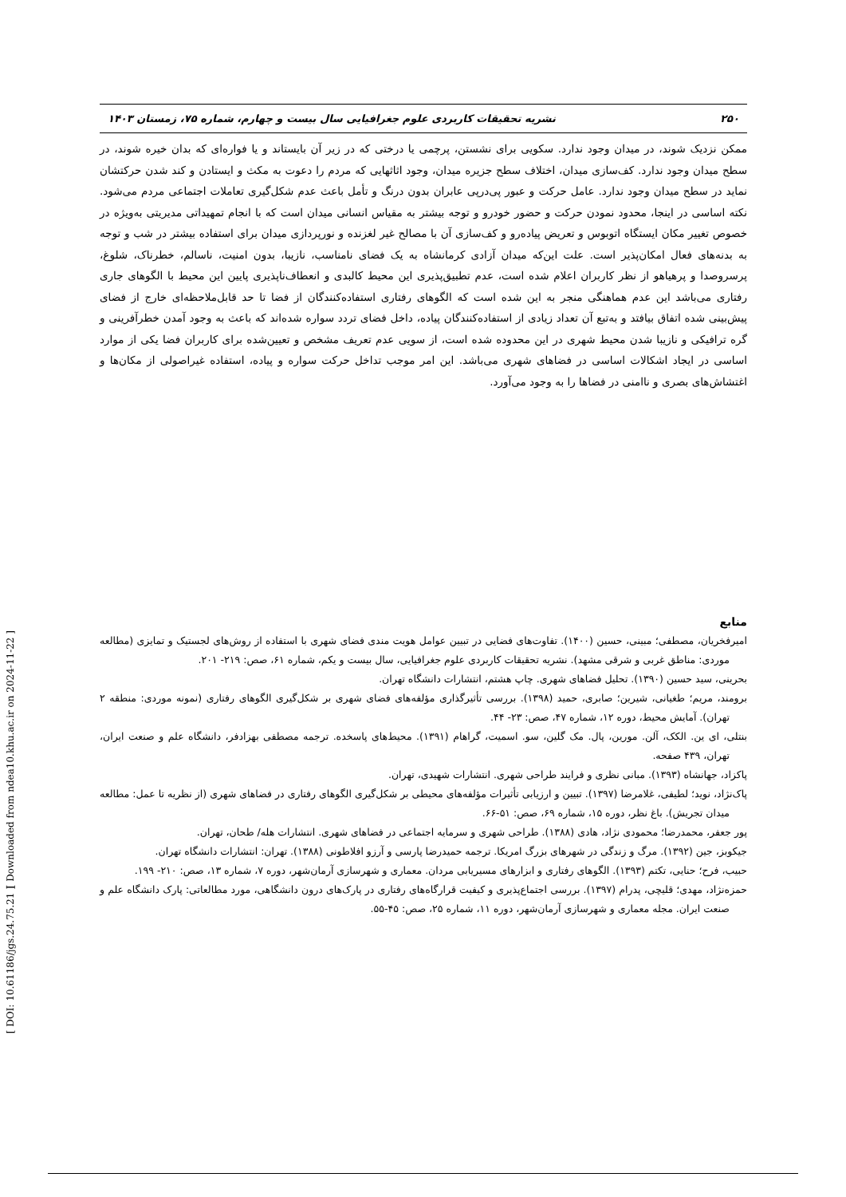۲۵۰ نشریه تحقیقات کاربردی علوم جغرافیایی سال بیست و چهارم، شماره ۷۵، زمستان ۱۴۰۳
ممکن نزدیک شوند، در میدان وجود ندارد. سکویی برای نشستن، پرچمی یا درختی که در زیر آن بایستاند و یا فواره‌ای که بدان خیره شوند، در سطح میدان وجود ندارد. کف‌سازی میدان، اختلاف سطح جزیره میدان، وجود اثاثهایی که مردم را دعوت به مکث و ایستادن و کند شدن حرکتشان نماید در سطح میدان وجود ندارد. عامل حرکت و عبور پی‌درپی عابران بدون درنگ و تأمل باعث عدم شکل‌گیری تعاملات اجتماعی مردم می‌شود. نکته اساسی در اینجا، محدود نمودن حرکت و حضور خودرو و توجه بیشتر به مقیاس انسانی میدان است که با انجام تمهیداتی مدیریتی به‌ویژه در خصوص تغییر مکان ایستگاه اتوبوس و تعریض پیاده‌رو و کف‌سازی آن با مصالح غیر لغزنده و نورپردازی میدان برای استفاده بیشتر در شب و توجه به بدنه‌های فعال امکان‌پذیر است. علت این‌که میدان آزادی کرمانشاه به یک فضای نامناسب، نازیبا، بدون امنیت، ناسالم، خطرناک، شلوغ، پرسروصدا و پرهیاهو از نظر کاربران اعلام شده است، عدم تطبیق‌پذیری این محیط کالبدی و انعطاف‌ناپذیری پایین این محیط با الگوهای جاری رفتاری می‌باشد این عدم هماهنگی منجر به این شده است که الگوهای رفتاری استفاده‌کنندگان از فضا تا حد قابل‌ملاحظه‌ای خارج از فضای پیش‌بینی شده اتفاق بیافتد و به‌تبع آن تعداد زیادی از استفاده‌کنندگان پیاده، داخل فضای تردد سواره شده‌اند که باعث به وجود آمدن خطرآفرینی و گره ترافیکی و نازیبا شدن محیط شهری در این محدوده شده است، از سویی عدم تعریف مشخص و تعیین‌شده برای کاربران فضا یکی از موارد اساسی در ایجاد اشکالات اساسی در فضاهای شهری می‌باشد. این امر موجب تداخل حرکت سواره و پیاده، استفاده غیراصولی از مکان‌ها و اغتشاش‌های بصری و ناامنی در فضاها را به وجود می‌آورد.
منابع
امیرفخریان، مصطفی؛ مبینی، حسین (۱۴۰۰). تفاوت‌های فضایی در تبیین عوامل هویت مندی فضای شهری با استفاده از روش‌های لجستیک و تمایزی (مطالعه موردی: مناطق غربی و شرقی مشهد). نشریه تحقیقات کاربردی علوم جغرافیایی، سال بیست و یکم، شماره ۶۱، صص: ۲۱۹- ۲۰۱.
بحرینی، سید حسین (۱۳۹۰). تحلیل فضاهای شهری. چاپ هشتم، انتشارات دانشگاه تهران.
برومند، مریم؛ طغیانی، شیرین؛ صابری، حمید (۱۳۹۸). بررسی تأثیرگذاری مؤلفه‌های فضای شهری بر شکل‌گیری الگوهای رفتاری (نمونه موردی: منطقه ۲ تهران). آمایش محیط، دوره ۱۲، شماره ۴۷، صص: ۲۳- ۴۴.
بنتلی، ای ین. الکک، آلن. مورین، پال. مک گلین، سو. اسمیت، گراهام (۱۳۹۱). محیط‌های پاسخده. ترجمه مصطفی بهزادفر، دانشگاه علم و صنعت ایران، تهران، ۴۳۹ صفحه.
پاکزاد، جهانشاه (۱۳۹۳). مبانی نظری و فرایند طراحی شهری. انتشارات شهیدی، تهران.
پاک‌نژاد، نوید؛ لطیفی، غلامرضا (۱۳۹۷). تبیین و ارزیابی تأثیرات مؤلفه‌های محیطی بر شکل‌گیری الگوهای رفتاری در فضاهای شهری (از نظریه تا عمل: مطالعه میدان تجریش). باغ نظر، دوره ۱۵، شماره ۶۹، صص: ۵۱-۶۶.
پور جعفر، محمدرضا؛ محمودی نژاد، هادی (۱۳۸۸). طراحی شهری و سرمایه اجتماعی در فضاهای شهری. انتشارات هله/ طحان، تهران.
جیکوبز، جین (۱۳۹۲). مرگ و زندگی در شهرهای بزرگ امریکا. ترجمه حمیدرضا پارسی و آرزو افلاطونی (۱۳۸۸). تهران: انتشارات دانشگاه تهران.
حبیب، فرح؛ حنایی، تکتم (۱۳۹۳). الگوهای رفتاری و ابزارهای مسیریابی مردان. معماری و شهرسازی آرمان‌شهر، دوره ۷، شماره ۱۳، صص: ۲۱۰- ۱۹۹.
حمزه‌نژاد، مهدی؛ قلیچی، پدرام (۱۳۹۷). بررسی اجتماع‌پذیری و کیفیت قرارگاه‌های رفتاری در پارک‌های درون دانشگاهی، مورد مطالعاتی: پارک دانشگاه علم و صنعت ایران. مجله معماری و شهرسازی آرمان‌شهر، دوره ۱۱، شماره ۲۵، صص: ۴۵-۵۵.
[ Downloaded from ndea10.khu.ac.ir on 2024-11-22 ]
[ DOI: 10.61186/jgs.24.75.21 ]